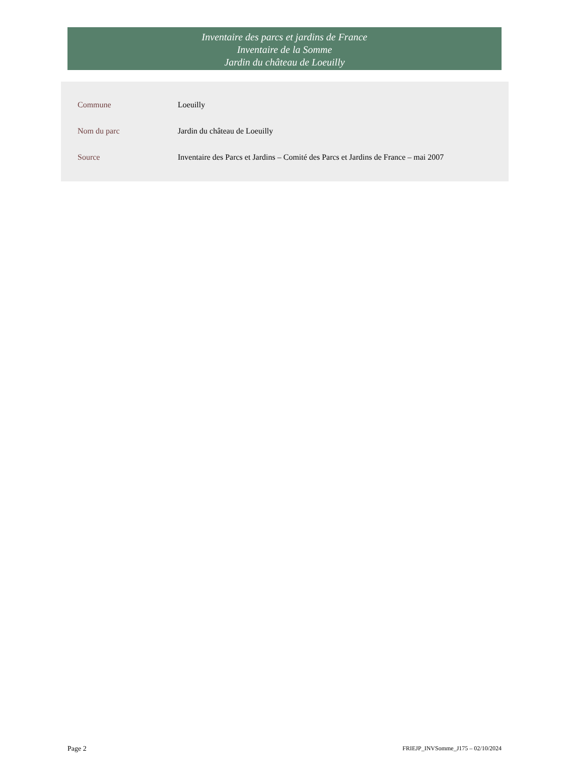Inventaire des parcs et jardins de France
Inventaire de la Somme
Jardin du château de Loeuilly
| Commune | Loeuilly |
| Nom du parc | Jardin du château de Loeuilly |
| Source | Inventaire des Parcs et Jardins – Comité des Parcs et Jardins de France – mai 2007 |
Page 2 FRIEJP_INVSomme_J175 – 02/10/2024